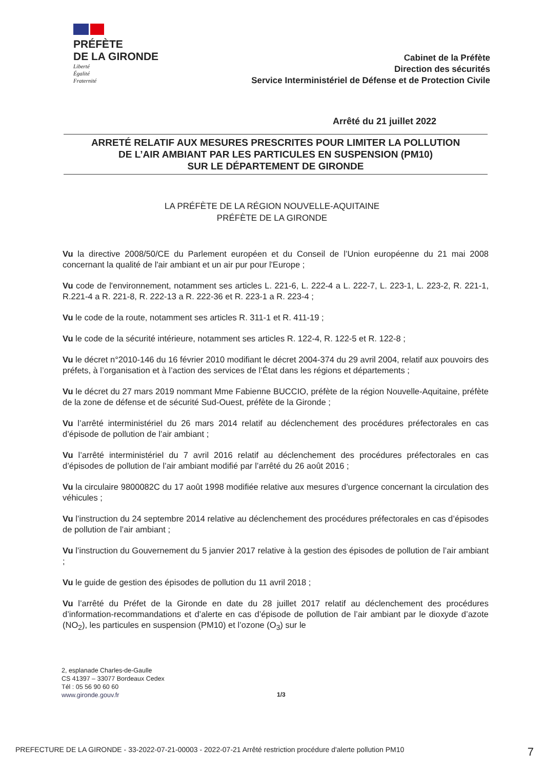PRÉFÈTE
DE LA GIRONDE
Liberté
Égalité
Fraternité
Cabinet de la Préfète
Direction des sécurités
Service Interministériel de Défense et de Protection Civile
Arrêté du 21 juillet 2022
ARRETÉ RELATIF AUX MESURES PRESCRITES POUR LIMITER LA POLLUTION
DE L’AIR AMBIANT PAR LES PARTICULES EN SUSPENSION (PM10)
SUR LE DÉPARTEMENT DE GIRONDE
LA PRÉFÈTE DE LA RÉGION NOUVELLE-AQUITAINE
PRÉFÈTE DE LA GIRONDE
Vu la directive 2008/50/CE du Parlement européen et du Conseil de l’Union européenne du 21 mai 2008 concernant la qualité de l'air ambiant et un air pur pour l'Europe ;
Vu code de l'environnement, notamment ses articles L. 221-6, L. 222-4 a L. 222-7, L. 223-1, L. 223-2, R. 221-1, R.221-4 a R. 221-8, R. 222-13 a R. 222-36 et R. 223-1 a R. 223-4 ;
Vu le code de la route, notamment ses articles R. 311-1 et R. 411-19 ;
Vu le code de la sécurité intérieure, notamment ses articles R. 122-4, R. 122-5 et R. 122-8 ;
Vu le décret n°2010-146 du 16 février 2010 modifiant le décret 2004-374 du 29 avril 2004, relatif aux pouvoirs des préfets, à l’organisation et à l’action des services de l’État dans les régions et départements ;
Vu le décret du 27 mars 2019 nommant Mme Fabienne BUCCIO, préfète de la région Nouvelle-Aquitaine, préfète de la zone de défense et de sécurité Sud-Ouest, préfète de la Gironde ;
Vu l’arrêté interministériel du 26 mars 2014 relatif au déclenchement des procédures préfectorales en cas d’épisode de pollution de l’air ambiant ;
Vu l’arrêté interministériel du 7 avril 2016 relatif au déclenchement des procédures préfectorales en cas d’épisodes de pollution de l’air ambiant modifié par l’arrêté du 26 août 2016 ;
Vu la circulaire 9800082C du 17 août 1998 modifiée relative aux mesures d’urgence concernant la circulation des véhicules ;
Vu l’instruction du 24 septembre 2014 relative au déclenchement des procédures préfectorales en cas d’épisodes de pollution de l’air ambiant ;
Vu l’instruction du Gouvernement du 5 janvier 2017 relative à la gestion des épisodes de pollution de l’air ambiant ;
Vu le guide de gestion des épisodes de pollution du 11 avril 2018 ;
Vu l’arrêté du Préfet de la Gironde en date du 28 juillet 2017 relatif au déclenchement des procédures d’information-recommandations et d’alerte en cas d’épisode de pollution de l’air ambiant par le dioxyde d’azote (NO<sub>2</sub>), les particules en suspension (PM10) et l’ozone (O<sub>3</sub>) sur le
2, esplanade Charles-de-Gaulle
CS 41397 – 33077 Bordeaux Cedex
Tél : 05 56 90 60 60
www.gironde.gouv.fr
1/3
PREFECTURE DE LA GIRONDE - 33-2022-07-21-00003 - 2022-07-21 Arrêté restriction procédure d'alerte pollution PM10 7